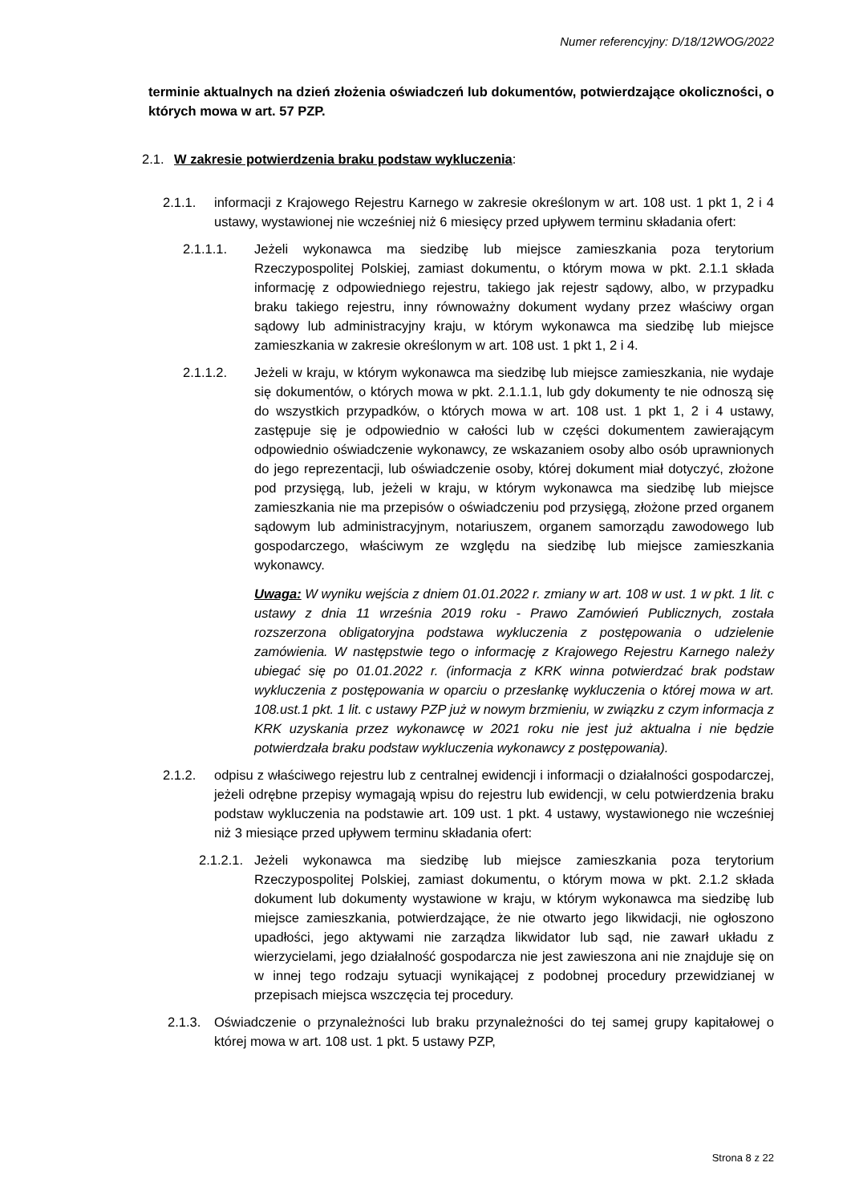Numer referencyjny: D/18/12WOG/2022
terminie aktualnych na dzień złożenia oświadczeń lub dokumentów, potwierdzające okoliczności, o których mowa w art. 57 PZP.
2.1. W zakresie potwierdzenia braku podstaw wykluczenia:
2.1.1. informacji z Krajowego Rejestru Karnego w zakresie określonym w art. 108 ust. 1 pkt 1, 2 i 4 ustawy, wystawionej nie wcześniej niż 6 miesięcy przed upływem terminu składania ofert:
2.1.1.1. Jeżeli wykonawca ma siedzibę lub miejsce zamieszkania poza terytorium Rzeczypospolitej Polskiej, zamiast dokumentu, o którym mowa w pkt. 2.1.1 składa informację z odpowiedniego rejestru, takiego jak rejestr sądowy, albo, w przypadku braku takiego rejestru, inny równoważny dokument wydany przez właściwy organ sądowy lub administracyjny kraju, w którym wykonawca ma siedzibę lub miejsce zamieszkania w zakresie określonym w art. 108 ust. 1 pkt 1, 2 i 4.
2.1.1.2. Jeżeli w kraju, w którym wykonawca ma siedzibę lub miejsce zamieszkania, nie wydaje się dokumentów, o których mowa w pkt. 2.1.1.1, lub gdy dokumenty te nie odnoszą się do wszystkich przypadków, o których mowa w art. 108 ust. 1 pkt 1, 2 i 4 ustawy, zastępuje się je odpowiednio w całości lub w części dokumentem zawierającym odpowiednio oświadczenie wykonawcy, ze wskazaniem osoby albo osób uprawnionych do jego reprezentacji, lub oświadczenie osoby, której dokument miał dotyczyć, złożone pod przysięgą, lub, jeżeli w kraju, w którym wykonawca ma siedzibę lub miejsce zamieszkania nie ma przepisów o oświadczeniu pod przysięgą, złożone przed organem sądowym lub administracyjnym, notariuszem, organem samorządu zawodowego lub gospodarczego, właściwym ze względu na siedzibę lub miejsce zamieszkania wykonawcy.
Uwaga: W wyniku wejścia z dniem 01.01.2022 r. zmiany w art. 108 w ust. 1 w pkt. 1 lit. c ustawy z dnia 11 września 2019 roku - Prawo Zamówień Publicznych, została rozszerzona obligatoryjna podstawa wykluczenia z postępowania o udzielenie zamówienia. W następstwie tego o informację z Krajowego Rejestru Karnego należy ubiegać się po 01.01.2022 r. (informacja z KRK winna potwierdzać brak podstaw wykluczenia z postępowania w oparciu o przesłankę wykluczenia o której mowa w art. 108.ust.1 pkt. 1 lit. c ustawy PZP już w nowym brzmieniu, w związku z czym informacja z KRK uzyskania przez wykonawcę w 2021 roku nie jest już aktualna i nie będzie potwierdzała braku podstaw wykluczenia wykonawcy z postępowania).
2.1.2. odpisu z właściwego rejestru lub z centralnej ewidencji i informacji o działalności gospodarczej, jeżeli odrębne przepisy wymagają wpisu do rejestru lub ewidencji, w celu potwierdzenia braku podstaw wykluczenia na podstawie art. 109 ust. 1 pkt. 4 ustawy, wystawionego nie wcześniej niż 3 miesiące przed upływem terminu składania ofert:
2.1.2.1. Jeżeli wykonawca ma siedzibę lub miejsce zamieszkania poza terytorium Rzeczypospolitej Polskiej, zamiast dokumentu, o którym mowa w pkt. 2.1.2 składa dokument lub dokumenty wystawione w kraju, w którym wykonawca ma siedzibę lub miejsce zamieszkania, potwierdzające, że nie otwarto jego likwidacji, nie ogłoszono upadłości, jego aktywami nie zarządza likwidator lub sąd, nie zawarł układu z wierzycielami, jego działalność gospodarcza nie jest zawieszona ani nie znajduje się on w innej tego rodzaju sytuacji wynikającej z podobnej procedury przewidzianej w przepisach miejsca wszczęcia tej procedury.
2.1.3. Oświadczenie o przynależności lub braku przynależności do tej samej grupy kapitałowej o której mowa w art. 108 ust. 1 pkt. 5 ustawy PZP,
Strona 8 z 22